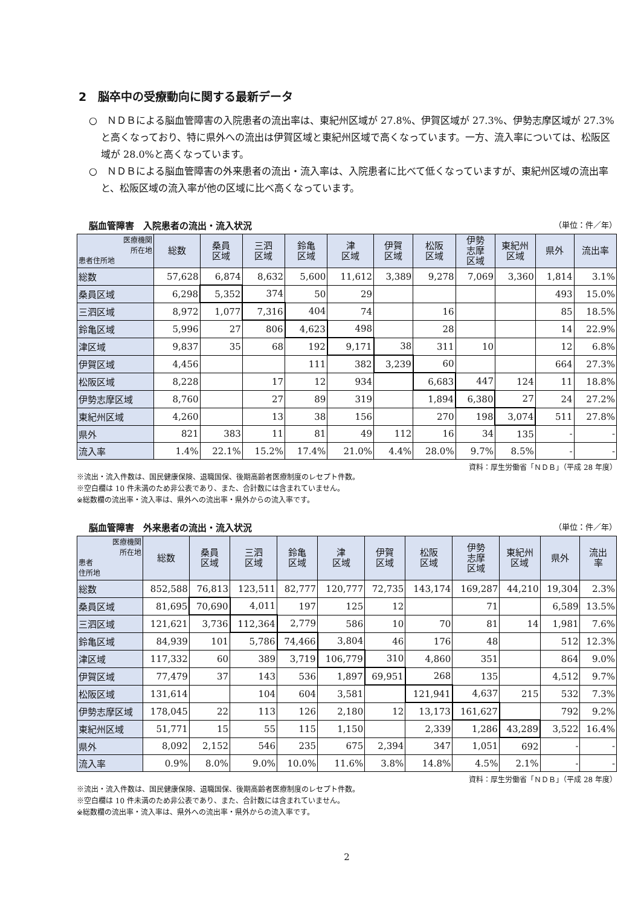2　脳卒中の受療動向に関する最新データ
○　ＮＤＢによる脳血管障害の入院患者の流出率は、東紀州区域が 27.8%、伊賀区域が 27.3%、伊勢志摩区域が 27.3%と高くなっており、特に県外への流出は伊賀区域と東紀州区域で高くなっています。一方、流入率については、松阪区域が 28.0%と高くなっています。
○　ＮＤＢによる脳血管障害の外来患者の流出・流入率は、入院患者に比べて低くなっていますが、東紀州区域の流出率と、松阪区域の流入率が他の区域に比べ高くなっています。
脳血管障害　入院患者の流出・流入状況 （単位：件／年）
| 医療機関 所在地 患者住所地 | 総数 | 桑員 区域 | 三泗 区域 | 鈴亀 区域 | 津 区域 | 伊賀 区域 | 松阪 区域 | 伊勢 志摩 区域 | 東紀州 区域 | 県外 | 流出率 |
| --- | --- | --- | --- | --- | --- | --- | --- | --- | --- | --- | --- |
| 総数 | 57,628 | 6,874 | 8,632 | 5,600 | 11,612 | 3,389 | 9,278 | 7,069 | 3,360 | 1,814 | 3.1% |
| 桑員区域 | 6,298 | 5,352 | 374 | 50 | 29 | | | | | 493 | 15.0% |
| 三泗区域 | 8,972 | 1,077 | 7,316 | 404 | 74 | | 16 | | | 85 | 18.5% |
| 鈴亀区域 | 5,996 | 27 | 806 | 4,623 | 498 | | 28 | | | 14 | 22.9% |
| 津区域 | 9,837 | 35 | 68 | 192 | 9,171 | 38 | 311 | 10 | | 12 | 6.8% |
| 伊賀区域 | 4,456 | | | 111 | 382 | 3,239 | 60 | | | 664 | 27.3% |
| 松阪区域 | 8,228 | | 17 | 12 | 934 | | 6,683 | 447 | 124 | 11 | 18.8% |
| 伊勢志摩区域 | 8,760 | | 27 | 89 | 319 | | 1,894 | 6,380 | 27 | 24 | 27.2% |
| 東紀州区域 | 4,260 | | 13 | 38 | 156 | | 270 | 198 | 3,074 | 511 | 27.8% |
| 県外 | 821 | 383 | 11 | 81 | 49 | 112 | 16 | 34 | 135 | - | - |
| 流入率 | 1.4% | 22.1% | 15.2% | 17.4% | 21.0% | 4.4% | 28.0% | 9.7% | 8.5% | - | - |
資料：厚生労働省「ＮＤＢ」（平成 28 年度）
※流出・流入件数は、国民健康保険、退職国保、後期高齢者医療制度のレセプト件数。
※空白欄は 10 件未満のため非公表であり、また、合計数には含まれていません。
※総数欄の流出率・流入率は、県外への流出率・県外からの流入率です。
脳血管障害　外来患者の流出・流入状況 （単位：件／年）
| 医療機関 所在地 患者 住所地 | 総数 | 桑員 区域 | 三泗 区域 | 鈴亀 区域 | 津 区域 | 伊賀 区域 | 松阪 区域 | 伊勢 志摩 区域 | 東紀州 区域 | 県外 | 流出 率 |
| --- | --- | --- | --- | --- | --- | --- | --- | --- | --- | --- | --- |
| 総数 | 852,588 | 76,813 | 123,511 | 82,777 | 120,777 | 72,735 | 143,174 | 169,287 | 44,210 | 19,304 | 2.3% |
| 桑員区域 | 81,695 | 70,690 | 4,011 | 197 | 125 | 12 | | 71 | | 6,589 | 13.5% |
| 三泗区域 | 121,621 | 3,736 | 112,364 | 2,779 | 586 | 10 | 70 | 81 | 14 | 1,981 | 7.6% |
| 鈴亀区域 | 84,939 | 101 | 5,786 | 74,466 | 3,804 | 46 | 176 | 48 | | 512 | 12.3% |
| 津区域 | 117,332 | 60 | 389 | 3,719 | 106,779 | 310 | 4,860 | 351 | | 864 | 9.0% |
| 伊賀区域 | 77,479 | 37 | 143 | 536 | 1,897 | 69,951 | 268 | 135 | | 4,512 | 9.7% |
| 松阪区域 | 131,614 | | 104 | 604 | 3,581 | | 121,941 | 4,637 | 215 | 532 | 7.3% |
| 伊勢志摩区域 | 178,045 | 22 | 113 | 126 | 2,180 | 12 | 13,173 | 161,627 | | 792 | 9.2% |
| 東紀州区域 | 51,771 | 15 | 55 | 115 | 1,150 | | 2,339 | 1,286 | 43,289 | 3,522 | 16.4% |
| 県外 | 8,092 | 2,152 | 546 | 235 | 675 | 2,394 | 347 | 1,051 | 692 | - | - |
| 流入率 | 0.9% | 8.0% | 9.0% | 10.0% | 11.6% | 3.8% | 14.8% | 4.5% | 2.1% | - | - |
資料：厚生労働省「ＮＤＢ」（平成 28 年度）
※流出・流入件数は、国民健康保険、退職国保、後期高齢者医療制度のレセプト件数。
※空白欄は 10 件未満のため非公表であり、また、合計数には含まれていません。
※総数欄の流出率・流入率は、県外への流出率・県外からの流入率です。
2